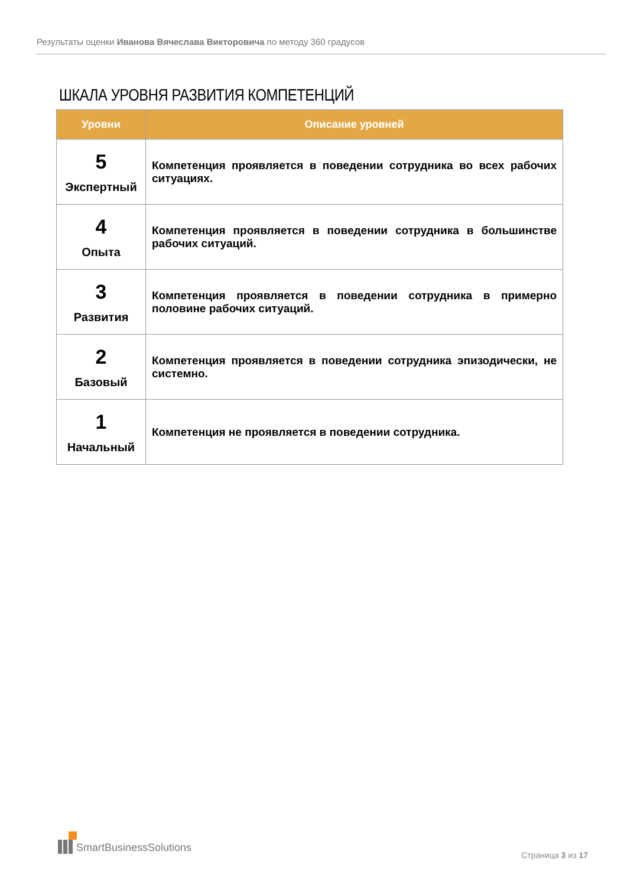Результаты оценки Иванова Вячеслава Викторовича по методу 360 градусов
ШКАЛА УРОВНЯ РАЗВИТИЯ КОМПЕТЕНЦИЙ
| Уровни | Описание уровней |
| --- | --- |
| 5 Экспертный | Компетенция проявляется в поведении сотрудника во всех рабочих ситуациях. |
| 4 Опыта | Компетенция проявляется в поведении сотрудника в большинстве рабочих ситуаций. |
| 3 Развития | Компетенция проявляется в поведении сотрудника в примерно половине рабочих ситуаций. |
| 2 Базовый | Компетенция проявляется в поведении сотрудника эпизодически, не системно. |
| 1 Начальный | Компетенция не проявляется в поведении сотрудника. |
SmartBusinessSolutions
Страница 3 из 17